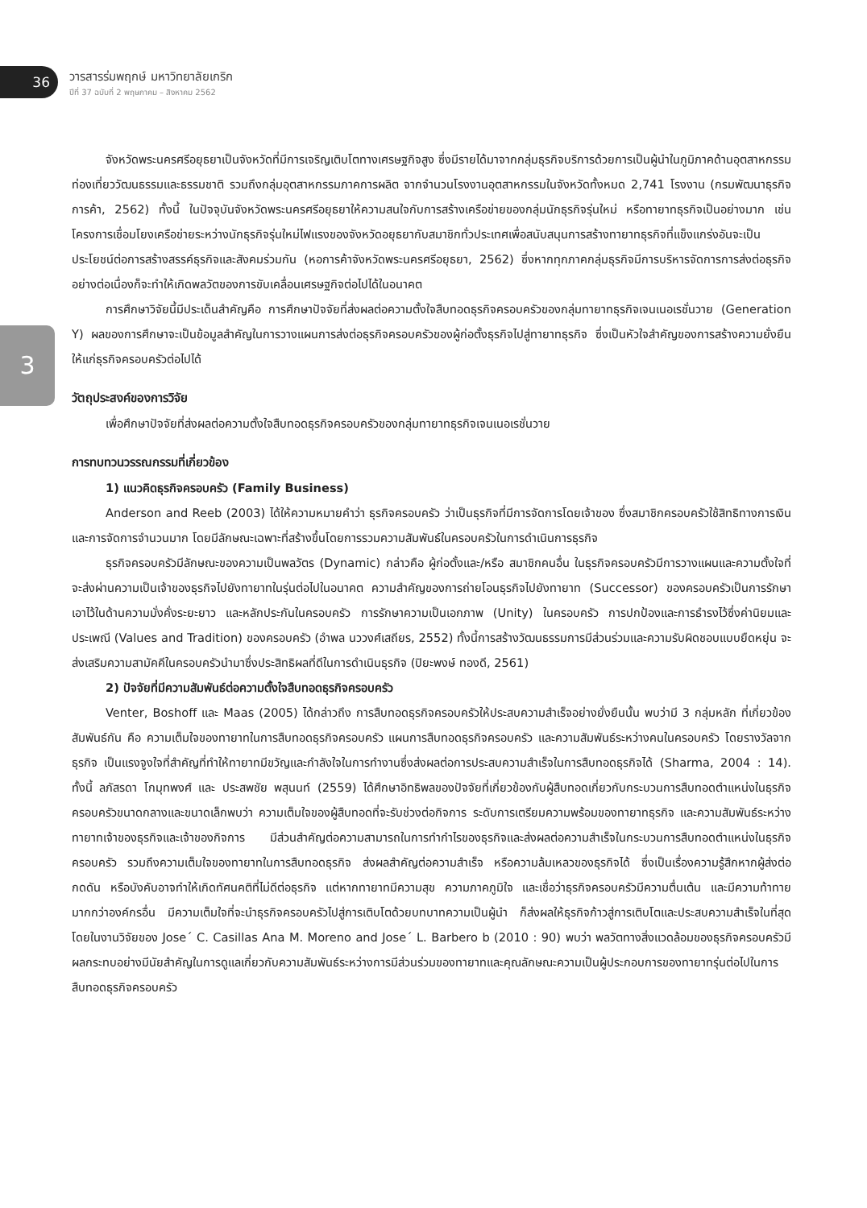36
วารสารร่มพฤกษ์ มหาวิทยาลัยเกริก
ปีที่ 37 ฉบับที่ 2 พฤษภาคม – สิงหาคม 2562
3
จังหวัดพระนครศรีอยุธยาเป็นจังหวัดที่มีการเจริญเติบโตทางเศรษฐกิจสูง ซึ่งมีรายได้มาจากกลุ่มธุรกิจบริการด้วยการเป็นผู้นำในภูมิภาคด้านอุตสาหกรรมท่องเที่ยววัฒนธรรมและธรรมชาติ รวมถึงกลุ่มอุตสาหกรรมภาคการผลิต จากจำนวนโรงงานอุตสาหกรรมในจังหวัดทั้งหมด 2,741 โรงงาน (กรมพัฒนาธุรกิจการค้า, 2562) ทั้งนี้ ในปัจจุบันจังหวัดพระนครศรีอยุธยาให้ความสนใจกับการสร้างเครือข่ายของกลุ่มนักธุรกิจรุ่นใหม่ หรือทายาทธุรกิจเป็นอย่างมาก เช่น โครงการเชื่อมโยงเครือข่ายระหว่างนักธุรกิจรุ่นใหม่ไฟแรงของจังหวัดอยุธยากับสมาชิกทั่วประเทศเพื่อสนับสนุนการสร้างทายาทธุรกิจที่แข็งแกร่งอันจะเป็นประโยชน์ต่อการสร้างสรรค์ธุรกิจและสังคมร่วมกัน (หอการค้าจังหวัดพระนครศรีอยุธยา, 2562) ซึ่งหากทุกภาคกลุ่มธุรกิจมีการบริหารจัดการการส่งต่อธุรกิจอย่างต่อเนื่องก็จะทำให้เกิดพลวัตของการขับเคลื่อนเศรษฐกิจต่อไปได้ในอนาคต
การศึกษาวิจัยนี้มีประเด็นสำคัญคือ การศึกษาปัจจัยที่ส่งผลต่อความตั้งใจสืบทอดธุรกิจครอบครัวของกลุ่มทายาทธุรกิจเจนเนอเรชั่นวาย (Generation Y) ผลของการศึกษาจะเป็นข้อมูลสำคัญในการวางแผนการส่งต่อธุรกิจครอบครัวของผู้ก่อตั้งธุรกิจไปสู่ทายาทธุรกิจ ซึ่งเป็นหัวใจสำคัญของการสร้างความยั่งยืนให้แก่ธุรกิจครอบครัวต่อไปได้
วัตถุประสงค์ของการวิจัย
เพื่อศึกษาปัจจัยที่ส่งผลต่อความตั้งใจสืบทอดธุรกิจครอบครัวของกลุ่มทายาทธุรกิจเจนเนอเรชั่นวาย
การทบทวนวรรณกรรมที่เกี่ยวข้อง
1) แนวคิดธุรกิจครอบครัว (Family Business)
Anderson and Reeb (2003) ได้ให้ความหมายคำว่า ธุรกิจครอบครัว ว่าเป็นธุรกิจที่มีการจัดการโดยเจ้าของ ซึ่งสมาชิกครอบครัวใช้สิทธิทางการเงิน และการจัดการจำนวนมาก โดยมีลักษณะเฉพาะที่สร้างขึ้นโดยการรวมความสัมพันธ์ในครอบครัวในการดำเนินการธุรกิจ
ธุรกิจครอบครัวมีลักษณะของความเป็นพลวัตร (Dynamic) กล่าวคือ ผู้ก่อตั้งและ/หรือ สมาชิกคนอื่น ในธุรกิจครอบครัวมีการวางแผนและความตั้งใจที่จะส่งผ่านความเป็นเจ้าของธุรกิจไปยังทายาทในรุ่นต่อไปในอนาคต ความสำคัญของการถ่ายโอนธุรกิจไปยังทายาท (Successor) ของครอบครัวเป็นการรักษาเอาไว้ในด้านความมั่งคั่งระยะยาว และหลักประกันในครอบครัว การรักษาความเป็นเอกภาพ (Unity) ในครอบครัว การปกป้องและการธำรงไว้ซึ่งค่านิยมและประเพณี (Values and Tradition) ของครอบครัว (อำพล นววงศ์เสถียร, 2552) ทั้งนี้การสร้างวัฒนธรรมการมีส่วนร่วมและความรับผิดชอบแบบยืดหยุ่น จะส่งเสริมความสามัคคีในครอบครัวนำมาซึ่งประสิทธิผลที่ดีในการดำเนินธุรกิจ (ปิยะพงษ์ ทองดี, 2561)
2) ปัจจัยที่มีความสัมพันธ์ต่อความตั้งใจสืบทอดธุรกิจครอบครัว
Venter, Boshoff และ Maas (2005) ได้กล่าวถึง การสืบทอดธุรกิจครอบครัวให้ประสบความสำเร็จอย่างยั่งยืนนั้น พบว่ามี 3 กลุ่มหลัก ที่เกี่ยวข้องสัมพันธ์กัน คือ ความเต็มใจของทายาทในการสืบทอดธุรกิจครอบครัว แผนการสืบทอดธุรกิจครอบครัว และความสัมพันธ์ระหว่างคนในครอบครัว โดยรางวัลจากธุรกิจ เป็นแรงจูงใจที่สำคัญที่ทำให้ทายาทมีขวัญและกำลังใจในการทำงานซึ่งส่งผลต่อการประสบความสำเร็จในการสืบทอดธุรกิจได้ (Sharma, 2004 : 14). ทั้งนี้ ลภัสรดา โกมุทพงศ์ และ ประสพชัย พสุนนท์ (2559) ได้ศึกษาอิทธิพลของปัจจัยที่เกี่ยวข้องกับผู้สืบทอดเกี่ยวกับกระบวนการสืบทอดตำแหน่งในธุรกิจครอบครัวขนาดกลางและขนาดเล็กพบว่า ความเต็มใจของผู้สืบทอดที่จะรับช่วงต่อกิจการ ระดับการเตรียมความพร้อมของทายาทธุรกิจ และความสัมพันธ์ระหว่างทายาทเจ้าของธุรกิจและเจ้าของกิจการ มีส่วนสำคัญต่อความสามารถในการทำกำไรของธุรกิจและส่งผลต่อความสำเร็จในกระบวนการสืบทอดตำแหน่งในธุรกิจครอบครัว รวมถึงความเต็มใจของทายาทในการสืบทอดธุรกิจ ส่งผลสำคัญต่อความสำเร็จ หรือความล้มเหลวของธุรกิจได้ ซึ่งเป็นเรื่องความรู้สึกหากผู้ส่งต่อกดดัน หรือบังคับอาจทำให้เกิดทัศนคติที่ไม่ดีต่อธุรกิจ แต่หากทายาทมีความสุข ความภาคภูมิใจ และเชื่อว่าธุรกิจครอบครัวมีความตื่นเต้น และมีความท้าทายมากกว่าองค์กรอื่น มีความเต็มใจที่จะนำธุรกิจครอบครัวไปสู่การเติบโตด้วยบทบาทความเป็นผู้นำ ก็ส่งผลให้ธุรกิจก้าวสู่การเติบโตและประสบความสำเร็จในที่สุด โดยในงานวิจัยของ Jose´ C. Casillas Ana M. Moreno and Jose´ L. Barbero b (2010 : 90) พบว่า พลวัตทางสิ่งแวดล้อมของธุรกิจครอบครัวมีผลกระทบอย่างมีนัยสำคัญในการดูแลเกี่ยวกับความสัมพันธ์ระหว่างการมีส่วนร่วมของทายาทและคุณลักษณะความเป็นผู้ประกอบการของทายาทรุ่นต่อไปในการสืบทอดธุรกิจครอบครัว